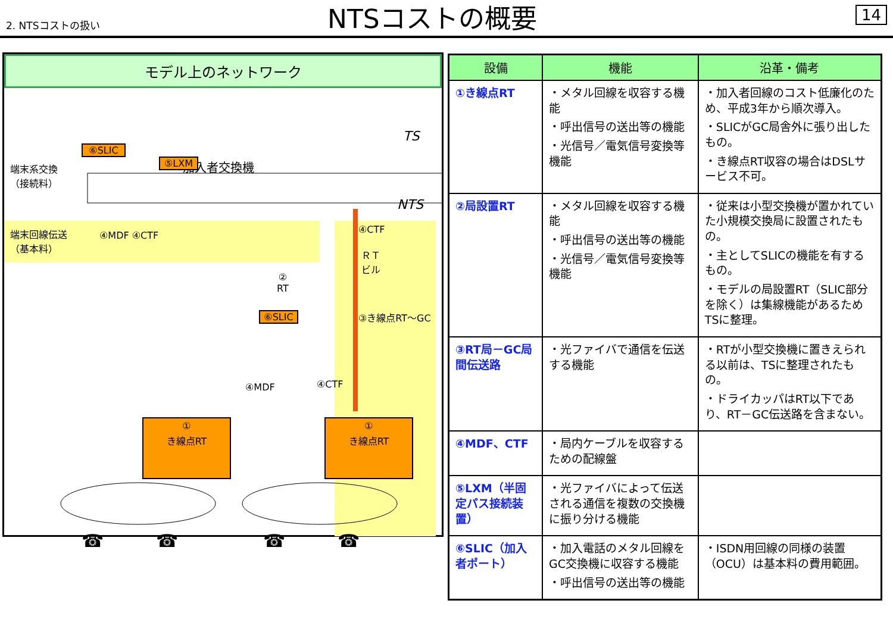2. NTSコストの扱い
NTSコストの概要
14
モデル上のネットワーク
加入者交換機
TS
NTS
⑥SLIC
⑤LXM
端末系交換
（接続料）
端末回線伝送
（基本料）
④MDF ④CTF
④CTF
ＲＴ
ビル
②
RT
⑥SLIC ③き線点RT～GC
④MDF ④CTF
①
き線点RT
①
き線点RT
☎ ☎ ☎ ☎
| 設備 | 機能 | 沿革・備考 |
| --- | --- | --- |
| ①き線点RT | ・メタル回線を収容する機能 ・呼出信号の送出等の機能 ・光信号／電気信号変換等機能 | ・加入者回線のコスト低廉化のため、平成3年から順次導入。 ・SLICがGC局舎外に張り出したもの。 ・き線点RT収容の場合はDSLサービス不可。 |
| ②局設置RT | ・メタル回線を収容する機能 ・呼出信号の送出等の機能 ・光信号／電気信号変換等機能 | ・従来は小型交換機が置かれていた小規模交換局に設置されたもの。 ・主としてSLICの機能を有するもの。 ・モデルの局設置RT（SLIC部分を除く）は集線機能があるためTSに整理。 |
| ③RT局－GC局間伝送路 | ・光ファイバで通信を伝送する機能 | ・RTが小型交換機に置きえられる以前は、TSに整理されたもの。 ・ドライカッパはRT以下であり、RT－GC伝送路を含まない。 |
| ④MDF、CTF | ・局内ケーブルを収容するための配線盤 | |
| ⑤LXM（半固定パス接続装置） | ・光ファイバによって伝送される通信を複数の交換機に振り分ける機能 | |
| ⑥SLIC（加入者ポート） | ・加入電話のメタル回線をGC交換機に収容する機能 ・呼出信号の送出等の機能 | ・ISDN用回線の同様の装置（OCU）は基本料の費用範囲。 |